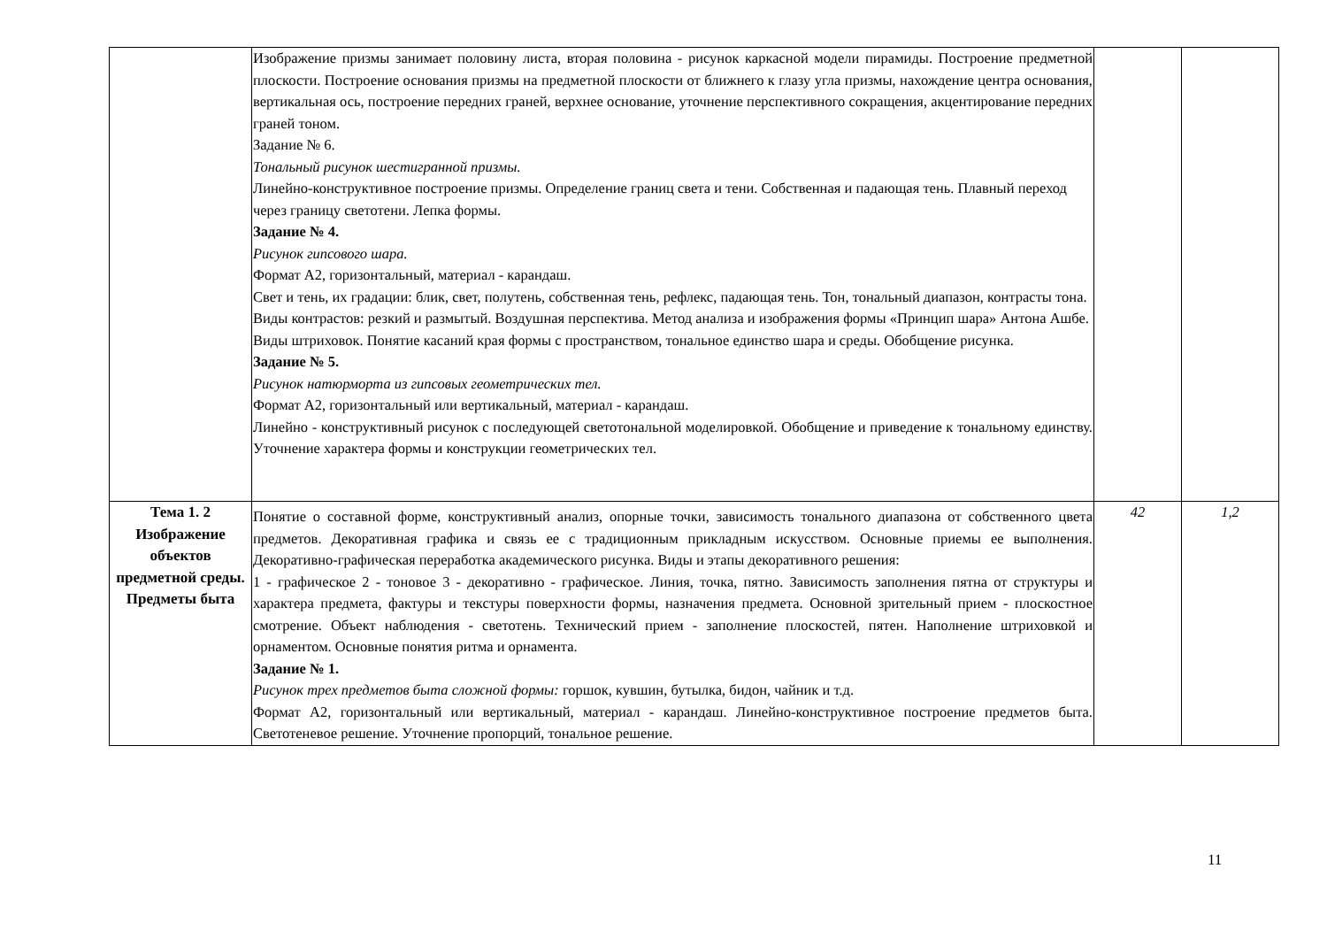| | Изображение призмы занимает половину листа, вторая половина - рисунок каркасной модели пирамиды. Построение предметной плоскости. Построение основания призмы на предметной плоскости от ближнего к глазу угла призмы, нахождение центра основания, вертикальная ось, построение передних граней, верхнее основание, уточнение перспективного сокращения, акцентирование передних граней тоном. Задание № 6. Тональный рисунок шестигранной призмы. Линейно-конструктивное построение призмы. Определение границ света и тени. Собственная и падающая тень. Плавный переход через границу светотени. Лепка формы. Задание № 4. Рисунок гипсового шара. Формат А2, горизонтальный, материал - карандаш. Свет и тень, их градации: блик, свет, полутень, собственная тень, рефлекс, падающая тень. Тон, тональный диапазон, контрасты тона. Виды контрастов: резкий и размытый. Воздушная перспектива. Метод анализа и изображения формы «Принцип шара» Антона Ашбе. Виды штриховок. Понятие касаний края формы с пространством, тональное единство шара и среды. Обобщение рисунка. Задание № 5. Рисунок натюрморта из гипсовых геометрических тел. Формат А2, горизонтальный или вертикальный, материал - карандаш. Линейно - конструктивный рисунок с последующей светотональной моделировкой. Обобщение и приведение к тональному единству. Уточнение характера формы и конструкции геометрических тел. | | |
| Тема 1. 2 Изображение объектов предметной среды. Предметы быта | Понятие о составной форме, конструктивный анализ, опорные точки, зависимость тонального диапазона от собственного цвета предметов. Декоративная графика и связь ее с традиционным прикладным искусством. Основные приемы ее выполнения. Декоративно-графическая переработка академического рисунка. Виды и этапы декоративного решения: 1 - графическое 2 - тоновое 3 - декоративно - графическое. Линия, точка, пятно. Зависимость заполнения пятна от структуры и характера предмета, фактуры и текстуры поверхности формы, назначения предмета. Основной зрительный прием - плоскостное смотрение. Объект наблюдения - светотень. Технический прием - заполнение плоскостей, пятен. Наполнение штриховкой и орнаментом. Основные понятия ритма и орнамента. Задание № 1. Рисунок трех предметов быта сложной формы: горшок, кувшин, бутылка, бидон, чайник и т.д. Формат А2, горизонтальный или вертикальный, материал - карандаш. Линейно-конструктивное построение предметов быта. Светотеневое решение. Уточнение пропорций, тональное решение. | 42 | 1,2 |
11